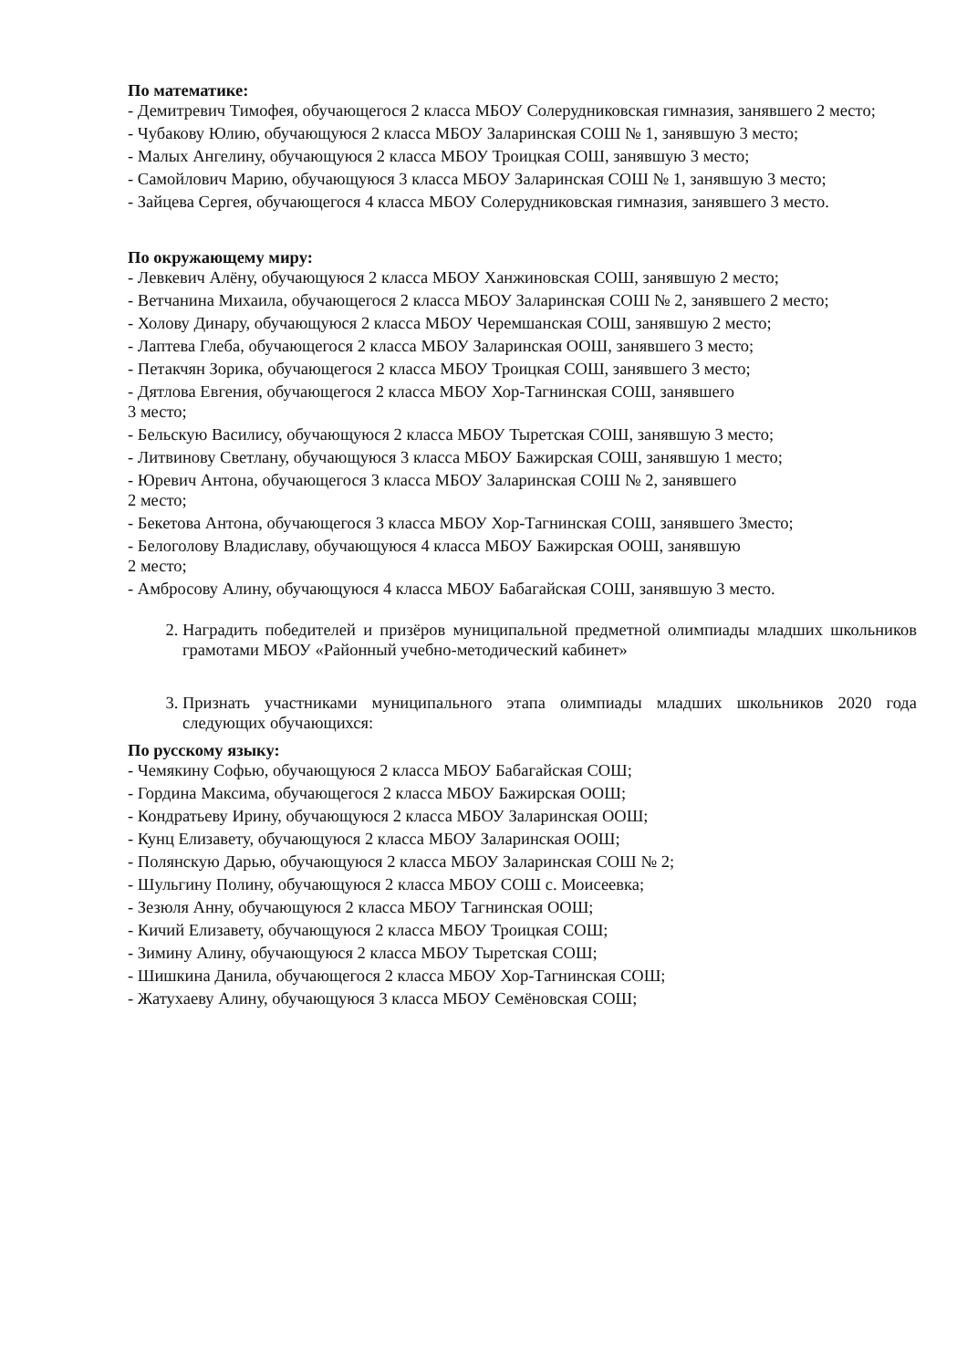По математике:
- Демитревич Тимофея, обучающегося 2 класса МБОУ Солерудниковская гимназия, занявшего 2 место;
- Чубакову Юлию, обучающуюся 2 класса МБОУ Заларинская СОШ № 1, занявшую 3 место;
- Малых Ангелину, обучающуюся 2 класса МБОУ Троицкая СОШ, занявшую 3 место;
- Самойлович Марию, обучающуюся 3 класса МБОУ Заларинская СОШ № 1, занявшую 3 место;
- Зайцева Сергея, обучающегося 4 класса МБОУ Солерудниковская гимназия, занявшего 3 место.
По окружающему миру:
- Левкевич Алёну, обучающуюся 2 класса МБОУ Ханжиновская СОШ, занявшую 2 место;
- Ветчанина Михаила, обучающегося 2 класса МБОУ Заларинская СОШ № 2, занявшего 2 место;
- Холову Динару, обучающуюся 2 класса МБОУ Черемшанская СОШ, занявшую 2 место;
- Лаптева Глеба, обучающегося 2 класса МБОУ Заларинская ООШ, занявшего 3 место;
- Петакчян Зорика, обучающегося 2 класса МБОУ Троицкая СОШ, занявшего 3 место;
- Дятлова Евгения, обучающегося 2 класса МБОУ Хор-Тагнинская СОШ, занявшего
3 место;
- Бельскую Василису, обучающуюся 2 класса МБОУ Тыретская СОШ, занявшую 3 место;
- Литвинову Светлану, обучающуюся 3 класса МБОУ Бажирская СОШ, занявшую 1 место;
- Юревич Антона, обучающегося 3 класса МБОУ Заларинская СОШ № 2, занявшего
2 место;
- Бекетова Антона, обучающегося 3 класса МБОУ Хор-Тагнинская СОШ, занявшего 3место;
- Белоголову Владиславу, обучающуюся 4 класса МБОУ Бажирская ООШ, занявшую
2 место;
- Амбросову Алину, обучающуюся 4 класса МБОУ Бабагайская СОШ, занявшую 3 место.
2. Наградить победителей и призёров муниципальной предметной олимпиады младших школьников грамотами МБОУ «Районный учебно-методический кабинет»
3. Признать участниками муниципального этапа олимпиады младших школьников 2020 года следующих обучающихся:
По русскому языку:
- Чемякину Софью, обучающуюся 2 класса МБОУ Бабагайская СОШ;
- Гордина Максима, обучающегося 2 класса МБОУ Бажирская ООШ;
- Кондратьеву Ирину, обучающуюся 2 класса МБОУ Заларинская ООШ;
- Кунц Елизавету, обучающуюся 2 класса МБОУ Заларинская ООШ;
- Полянскую Дарью, обучающуюся 2 класса МБОУ Заларинская СОШ № 2;
- Шульгину Полину, обучающуюся 2 класса МБОУ СОШ с. Моисеевка;
- Зезюля Анну, обучающуюся 2 класса МБОУ Тагнинская ООШ;
- Кичий Елизавету, обучающуюся 2 класса МБОУ Троицкая СОШ;
- Зимину Алину, обучающуюся 2 класса МБОУ Тыретская СОШ;
- Шишкина Данила, обучающегося 2 класса МБОУ Хор-Тагнинская СОШ;
- Жатухаеву Алину, обучающуюся 3 класса МБОУ Семёновская СОШ;